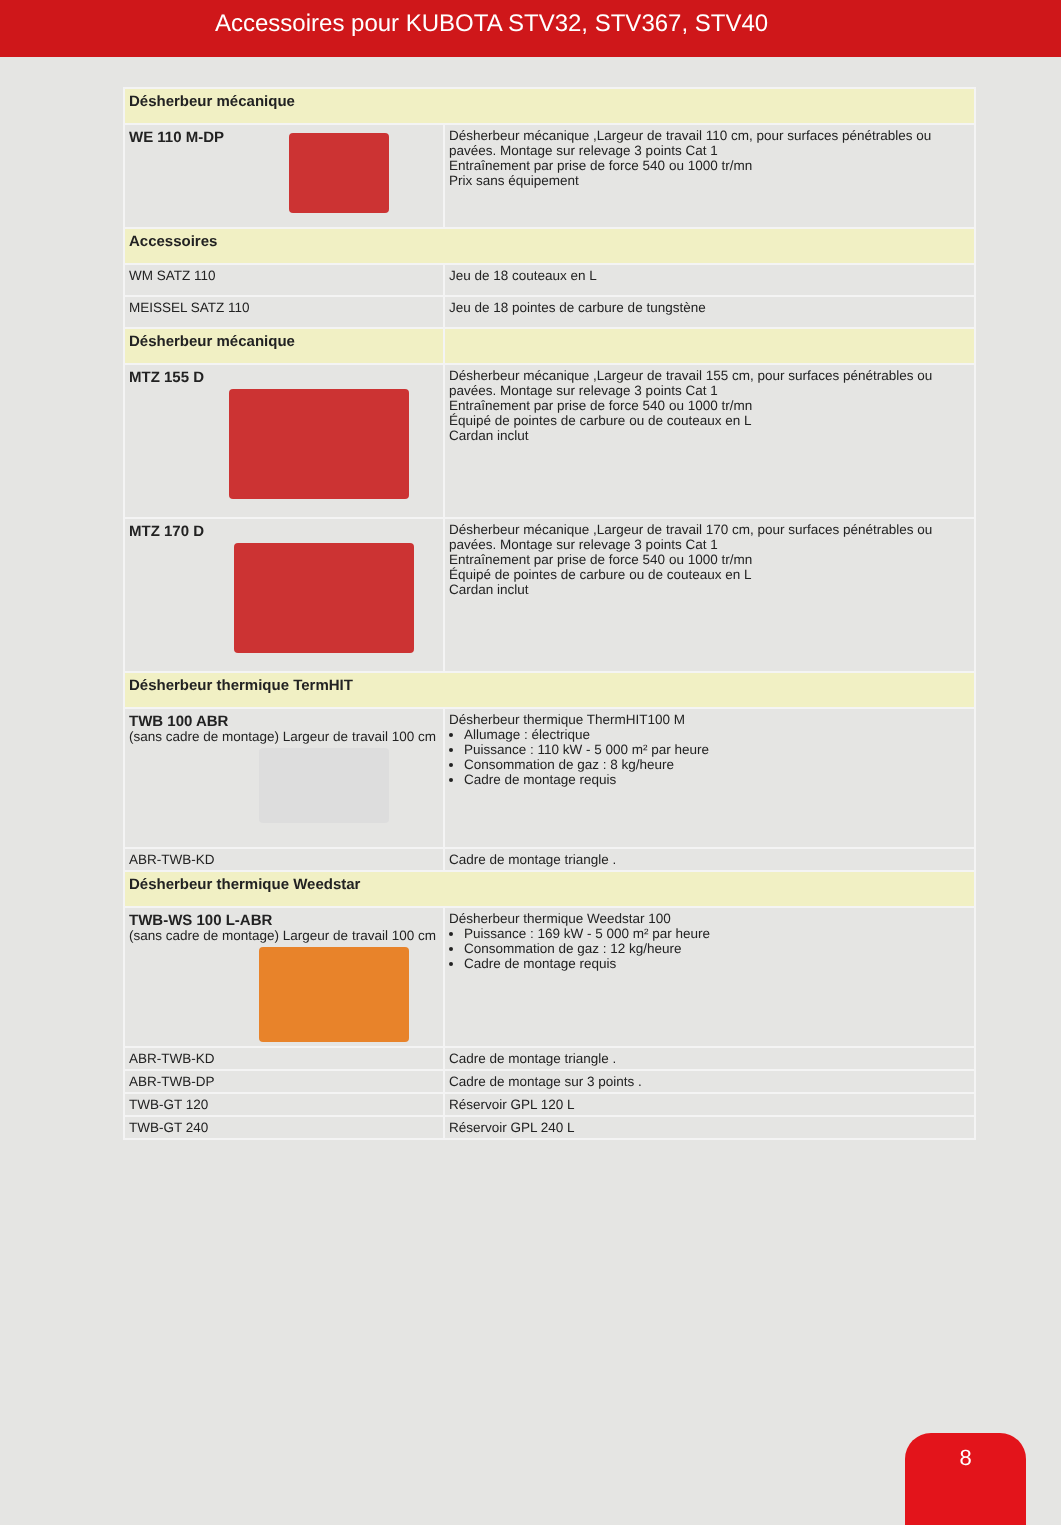Accessoires pour KUBOTA STV32, STV367, STV40
| Désherbeur mécanique | |
| --- | --- |
| WE 110 M-DP | Désherbeur mécanique ,Largeur de travail 110 cm, pour surfaces pénétrables ou pavées. Montage sur relevage 3 points Cat 1 Entraînement par prise de force 540 ou 1000 tr/mn Prix sans équipement |
| Accessoires | |
| WM SATZ 110 | Jeu de 18 couteaux en L |
| MEISSEL SATZ 110 | Jeu de 18 pointes de carbure de tungstène |
| Désherbeur mécanique | |
| MTZ 155 D | Désherbeur mécanique ,Largeur de travail 155 cm, pour surfaces pénétrables ou pavées. Montage sur relevage 3 points Cat 1 Entraînement par prise de force 540 ou 1000 tr/mn Équipé de pointes de carbure ou de couteaux en L Cardan inclut |
| MTZ 170 D | Désherbeur mécanique ,Largeur de travail 170 cm, pour surfaces pénétrables ou pavées. Montage sur relevage 3 points Cat 1 Entraînement par prise de force 540 ou 1000 tr/mn Équipé de pointes de carbure ou de couteaux en L Cardan inclut |
| Désherbeur thermique TermHIT | |
| TWB 100 ABR (sans cadre de montage) Largeur de travail 100 cm | Désherbeur thermique ThermHIT100 M Allumage : électrique Puissance : 110 kW - 5 000 m² par heure Consommation de gaz : 8 kg/heure Cadre de montage requis |
| ABR-TWB-KD | Cadre de montage triangle . |
| Désherbeur thermique Weedstar | |
| TWB-WS 100 L-ABR (sans cadre de montage) Largeur de travail 100 cm | Désherbeur thermique Weedstar 100 Puissance : 169 kW - 5 000 m² par heure Consommation de gaz : 12 kg/heure Cadre de montage requis |
| ABR-TWB-KD | Cadre de montage triangle . |
| ABR-TWB-DP | Cadre de montage sur 3 points . |
| TWB-GT 120 | Réservoir GPL 120 L |
| TWB-GT 240 | Réservoir GPL 240 L |
8